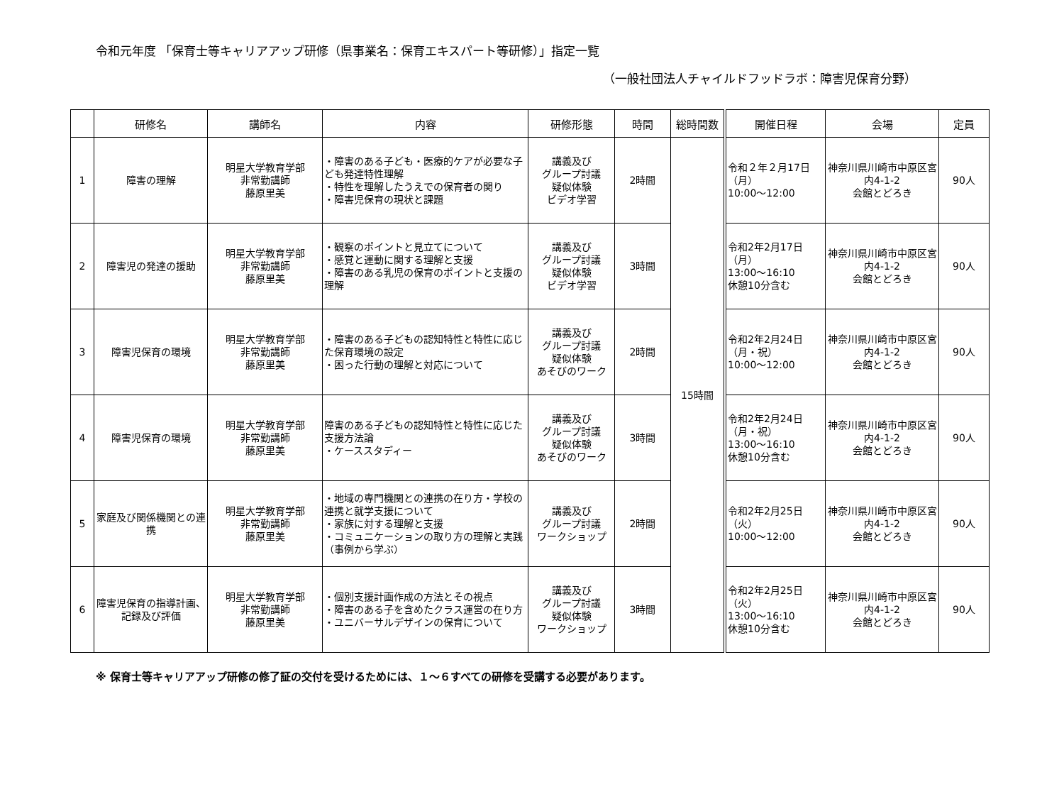令和元年度 「保育士等キャリアアップ研修（県事業名：保育エキスパート等研修）」指定一覧
（一般社団法人チャイルドフッドラボ：障害児保育分野）
| | 研修名 | 講師名 | 内容 | 研修形態 | 時間 | 総時間数 | 開催日程 | 会場 | 定員 |
| --- | --- | --- | --- | --- | --- | --- | --- | --- | --- |
| 1 | 障害の理解 | 明星大学教育学部 非常勤講師 藤原里美 | ・障害のある子ども・医療的ケアが必要な子ども発達特性理解 ・特性を理解したうえでの保育者の関り ・障害児保育の現状と課題 | 講義及び グループ討議 疑似体験 ビデオ学習 | 2時間 | 15時間 | 令和２年２月17日 （月） 10:00～12:00 | 神奈川県川崎市中原区宮内4-1-2 会館とどろき | 90人 |
| 2 | 障害児の発達の援助 | 明星大学教育学部 非常勤講師 藤原里美 | ・観察のポイントと見立てについて ・感覚と運動に関する理解と支援 ・障害のある乳児の保育のポイントと支援の理解 | 講義及び グループ討議 疑似体験 ビデオ学習 | 3時間 | | 令和2年2月17日 （月） 13:00～16:10 休憩10分含む | 神奈川県川崎市中原区宮内4-1-2 会館とどろき | 90人 |
| 3 | 障害児保育の環境 | 明星大学教育学部 非常勤講師 藤原里美 | ・障害のある子どもの認知特性と特性に応じた保育環境の設定 ・困った行動の理解と対応について | 講義及び グループ討議 疑似体験 あそびのワーク | 2時間 | | 令和2年2月24日 （月・祝） 10:00～12:00 | 神奈川県川崎市中原区宮内4-1-2 会館とどろき | 90人 |
| 4 | 障害児保育の環境 | 明星大学教育学部 非常勤講師 藤原里美 | 障害のある子どもの認知特性と特性に応じた支援方法論 ・ケーススタディー | 講義及び グループ討議 疑似体験 あそびのワーク | 3時間 | | 令和2年2月24日 （月・祝） 13:00～16:10 休憩10分含む | 神奈川県川崎市中原区宮内4-1-2 会館とどろき | 90人 |
| 5 | 家庭及び関係機関との連携 | 明星大学教育学部 非常勤講師 藤原里美 | ・地域の専門機関との連携の在り方・学校の連携と就学支援について ・家族に対する理解と支援 ・コミュニケーションの取り方の理解と実践（事例から学ぶ） | 講義及び グループ討議 ワークショップ | 2時間 | | 令和2年2月25日 （火） 10:00～12:00 | 神奈川県川崎市中原区宮内4-1-2 会館とどろき | 90人 |
| 6 | 障害児保育の指導計画、記録及び評価 | 明星大学教育学部 非常勤講師 藤原里美 | ・個別支援計画作成の方法とその視点 ・障害のある子を含めたクラス運営の在り方 ・ユニバーサルデザインの保育について | 講義及び グループ討議 疑似体験 ワークショップ | 3時間 | | 令和2年2月25日 （火） 13:00～16:10 休憩10分含む | 神奈川県川崎市中原区宮内4-1-2 会館とどろき | 90人 |
※ 保育士等キャリアアップ研修の修了証の交付を受けるためには、１～６すべての研修を受講する必要があります。